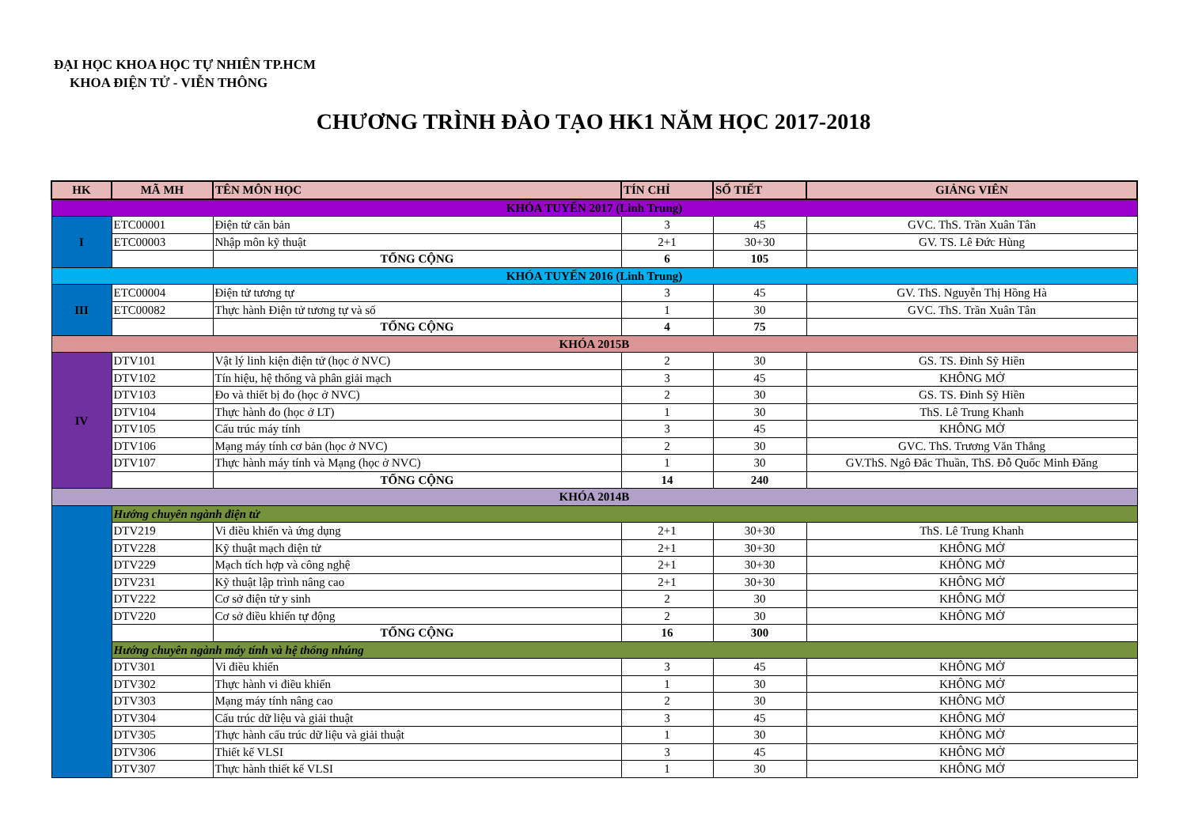ĐẠI HỌC KHOA HỌC TỰ NHIÊN TP.HCM
KHOA ĐIỆN TỬ - VIỄN THÔNG
CHƯƠNG TRÌNH ĐÀO TẠO HK1 NĂM HỌC 2017-2018
| HK | MÃ MH | TÊN MÔN HỌC | TÍN CHỈ | SỐ TIẾT | GIẢNG VIÊN |
| --- | --- | --- | --- | --- | --- |
| KHÓA TUYỂN 2017 (Linh Trung) | | | | | |
| I | ETC00001 | Điện tử căn bản | 3 | 45 | GVC. ThS. Trần Xuân Tân |
| | ETC00003 | Nhập môn kỹ thuật | 2+1 | 30+30 | GV. TS. Lê Đức Hùng |
| | | TỔNG CỘNG | 6 | 105 | |
| KHÓA TUYỂN 2016 (Linh Trung) | | | | | |
| III | ETC00004 | Điện tử tương tự | 3 | 45 | GV. ThS. Nguyễn Thị Hồng Hà |
| | ETC00082 | Thực hành Điện tử tương tự và số | 1 | 30 | GVC. ThS. Trần Xuân Tân |
| | | TỔNG CỘNG | 4 | 75 | |
| KHÓA 2015B | | | | | |
| IV | DTV101 | Vật lý linh kiện điện tử (học ở NVC) | 2 | 30 | GS. TS. Đinh Sỹ Hiền |
| | DTV102 | Tín hiệu, hệ thống và phân giải mạch | 3 | 45 | KHÔNG MỞ |
| | DTV103 | Đo và thiết bị đo (học ở NVC) | 2 | 30 | GS. TS. Đinh Sỹ Hiền |
| | DTV104 | Thực hành đo (học ở LT) | 1 | 30 | ThS. Lê Trung Khanh |
| | DTV105 | Cấu trúc máy tính | 3 | 45 | KHÔNG MỞ |
| | DTV106 | Mạng máy tính cơ bản (học ở NVC) | 2 | 30 | GVC. ThS. Trương Văn Thắng |
| | DTV107 | Thực hành máy tính và Mạng (học ở NVC) | 1 | 30 | GV.ThS. Ngô Đắc Thuần, ThS. Đỗ Quốc Minh Đăng |
| | | TỔNG CỘNG | 14 | 240 | |
| KHÓA 2014B | | | | | |
| | Hướng chuyên ngành điện tử | | | | |
| | DTV219 | Vi điều khiển và ứng dụng | 2+1 | 30+30 | ThS. Lê Trung Khanh |
| | DTV228 | Kỹ thuật mạch điện tử | 2+1 | 30+30 | KHÔNG MỞ |
| | DTV229 | Mạch tích hợp và công nghệ | 2+1 | 30+30 | KHÔNG MỞ |
| | DTV231 | Kỹ thuật lập trình nâng cao | 2+1 | 30+30 | KHÔNG MỞ |
| | DTV222 | Cơ sở điện tử y sinh | 2 | 30 | KHÔNG MỞ |
| | DTV220 | Cơ sở điều khiển tự động | 2 | 30 | KHÔNG MỞ |
| | | TỔNG CỘNG | 16 | 300 | |
| | Hướng chuyên ngành máy tính và hệ thống nhúng | | | | |
| | DTV301 | Vi điều khiển | 3 | 45 | KHÔNG MỞ |
| | DTV302 | Thực hành vi điều khiển | 1 | 30 | KHÔNG MỞ |
| | DTV303 | Mạng máy tính nâng cao | 2 | 30 | KHÔNG MỞ |
| | DTV304 | Cấu trúc dữ liệu và giải thuật | 3 | 45 | KHÔNG MỞ |
| | DTV305 | Thực hành cấu trúc dữ liệu và giải thuật | 1 | 30 | KHÔNG MỞ |
| | DTV306 | Thiết kế VLSI | 3 | 45 | KHÔNG MỞ |
| | DTV307 | Thực hành thiết kế VLSI | 1 | 30 | KHÔNG MỞ |